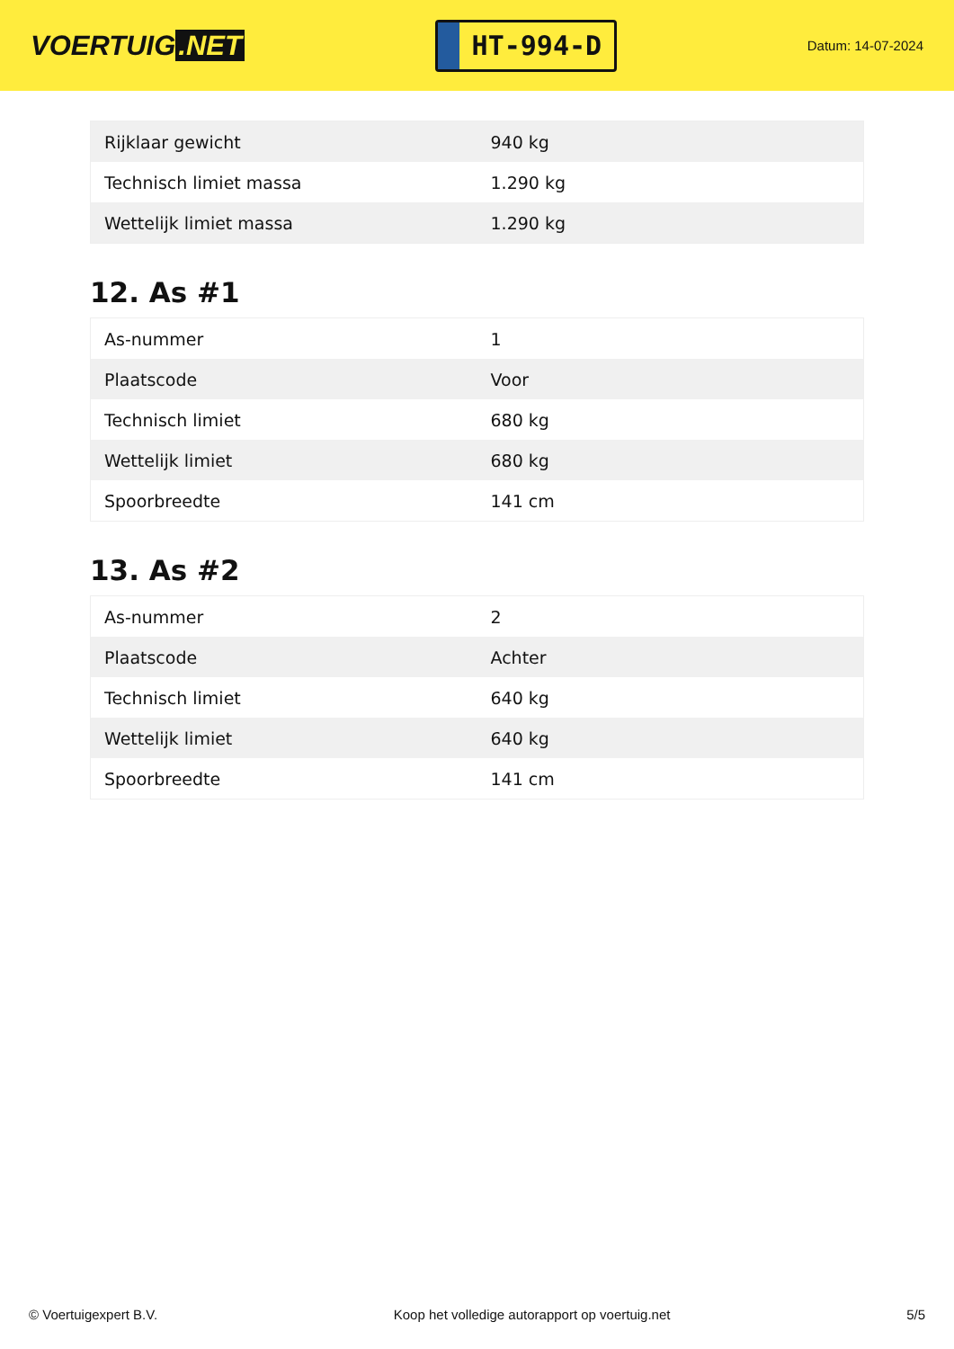VOERTUIG.NET
HT-994-D
Datum: 14-07-2024
| Rijklaar gewicht | 940 kg |
| Technisch limiet massa | 1.290 kg |
| Wettelijk limiet massa | 1.290 kg |
12. As #1
| As-nummer | 1 |
| Plaatscode | Voor |
| Technisch limiet | 680 kg |
| Wettelijk limiet | 680 kg |
| Spoorbreedte | 141 cm |
13. As #2
| As-nummer | 2 |
| Plaatscode | Achter |
| Technisch limiet | 640 kg |
| Wettelijk limiet | 640 kg |
| Spoorbreedte | 141 cm |
© Voertuigexpert B.V. Koop het volledige autorapport op voertuig.net 5/5